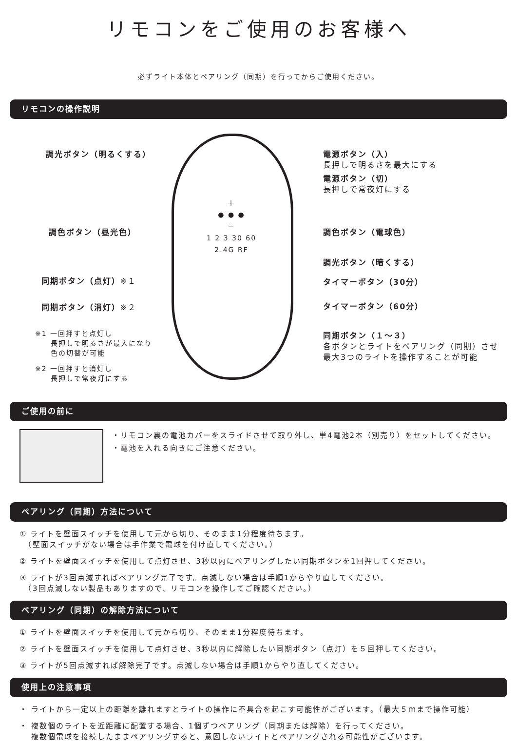リモコンをご使用のお客様へ
必ずライト本体とペアリング（同期）を行ってからご使用ください。
リモコンの操作説明
調光ボタン（明るくする）
調色ボタン（昼光色）
同期ボタン（点灯）※１
同期ボタン（消灯）※２
※1 一回押すと点灯し
　　長押しで明るさが最大になり
　　色の切替が可能
※2 一回押すと消灯し
　　長押しで常夜灯にする
電源ボタン（入）
長押しで明るさを最大にする
電源ボタン（切）
長押しで常夜灯にする
調色ボタン（電球色）
調光ボタン（暗くする）
タイマーボタン（30分）
タイマーボタン（60分）
同期ボタン（１～３）
各ボタンとライトをペアリング（同期）させ
最大3つのライトを操作することが可能
＋
● ● ●
－
1 2 3 30 60
2.4G RF
ご使用の前に
・リモコン裏の電池カバーをスライドさせて取り外し、単4電池2本（別売り）をセットしてください。
・電池を入れる向きにご注意ください。
ペアリング（同期）方法について
① ライトを壁面スイッチを使用して元から切り、そのまま1分程度待ちます。
　（壁面スイッチがない場合は手作業で電球を付け直してください。）
② ライトを壁面スイッチを使用して点灯させ、3秒以内にペアリングしたい同期ボタンを1回押してください。
③ ライトが3回点滅すればペアリング完了です。点滅しない場合は手順1からやり直してください。
　（3回点滅しない製品もありますので、リモコンを操作してご確認ください。）
ペアリング（同期）の解除方法について
① ライトを壁面スイッチを使用して元から切り、そのまま1分程度待ちます。
② ライトを壁面スイッチを使用して点灯させ、3秒以内に解除したい同期ボタン（点灯）を５回押してください。
③ ライトが5回点滅すれば解除完了です。点滅しない場合は手順1からやり直してください。
使用上の注意事項
・ ライトから一定以上の距離を離れますとライトの操作に不具合を起こす可能性がございます。（最大５ｍまで操作可能）
・ 複数個のライトを近距離に配置する場合、1個ずつペアリング（同期または解除）を行ってください。
　 複数個電球を接続したままペアリングすると、意図しないライトとペアリングされる可能性がございます。